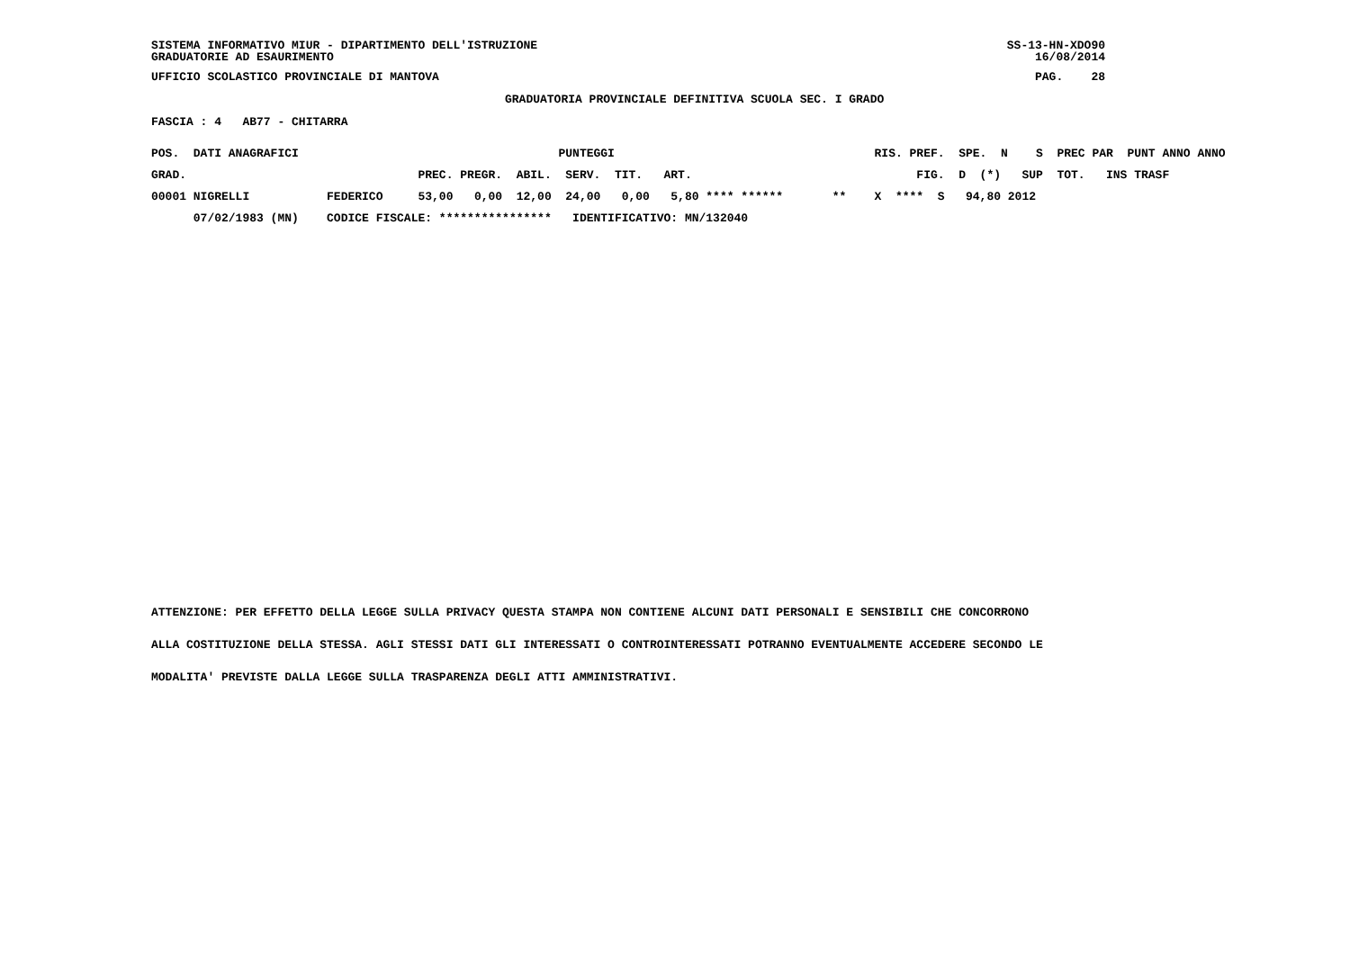SISTEMA INFORMATIVO MIUR - DIPARTIMENTO DELL'ISTRUZIONE GRADUATORIE AD ESAURIMENTO SS-13-HN-XDO90 16/08/2014
UFFICIO SCOLASTICO PROVINCIALE DI MANTOVA PAG. 28
GRADUATORIA PROVINCIALE DEFINITIVA SCUOLA SEC. I GRADO
FASCIA : 4 AB77 - CHITARRA
| POS. DATI ANAGRAFICI | | PUNTEGGI | RIS. PREF. SPE. N S PREC PAR PUNT ANNO ANNO |
| --- | --- | --- | --- |
| GRAD. | | PREC. PREGR. ABIL. SERV. TIT. ART. | FIG. D (*) SUP TOT. INS TRASF |
| 00001 NIGRELLI | FEDERICO | 53,00 0,00 12,00 24,00 0,00 5,80 **** ****** | ** X **** S 94,80 2012 |
| 07/02/1983 (MN) | CODICE FISCALE: **************** IDENTIFICATIVO: MN/132040 | | |
ATTENZIONE: PER EFFETTO DELLA LEGGE SULLA PRIVACY QUESTA STAMPA NON CONTIENE ALCUNI DATI PERSONALI E SENSIBILI CHE CONCORRONO
ALLA COSTITUZIONE DELLA STESSA. AGLI STESSI DATI GLI INTERESSATI O CONTROINTERESSATI POTRANNO EVENTUALMENTE ACCEDERE SECONDO LE
MODALITA' PREVISTE DALLA LEGGE SULLA TRASPARENZA DEGLI ATTI AMMINISTRATIVI.